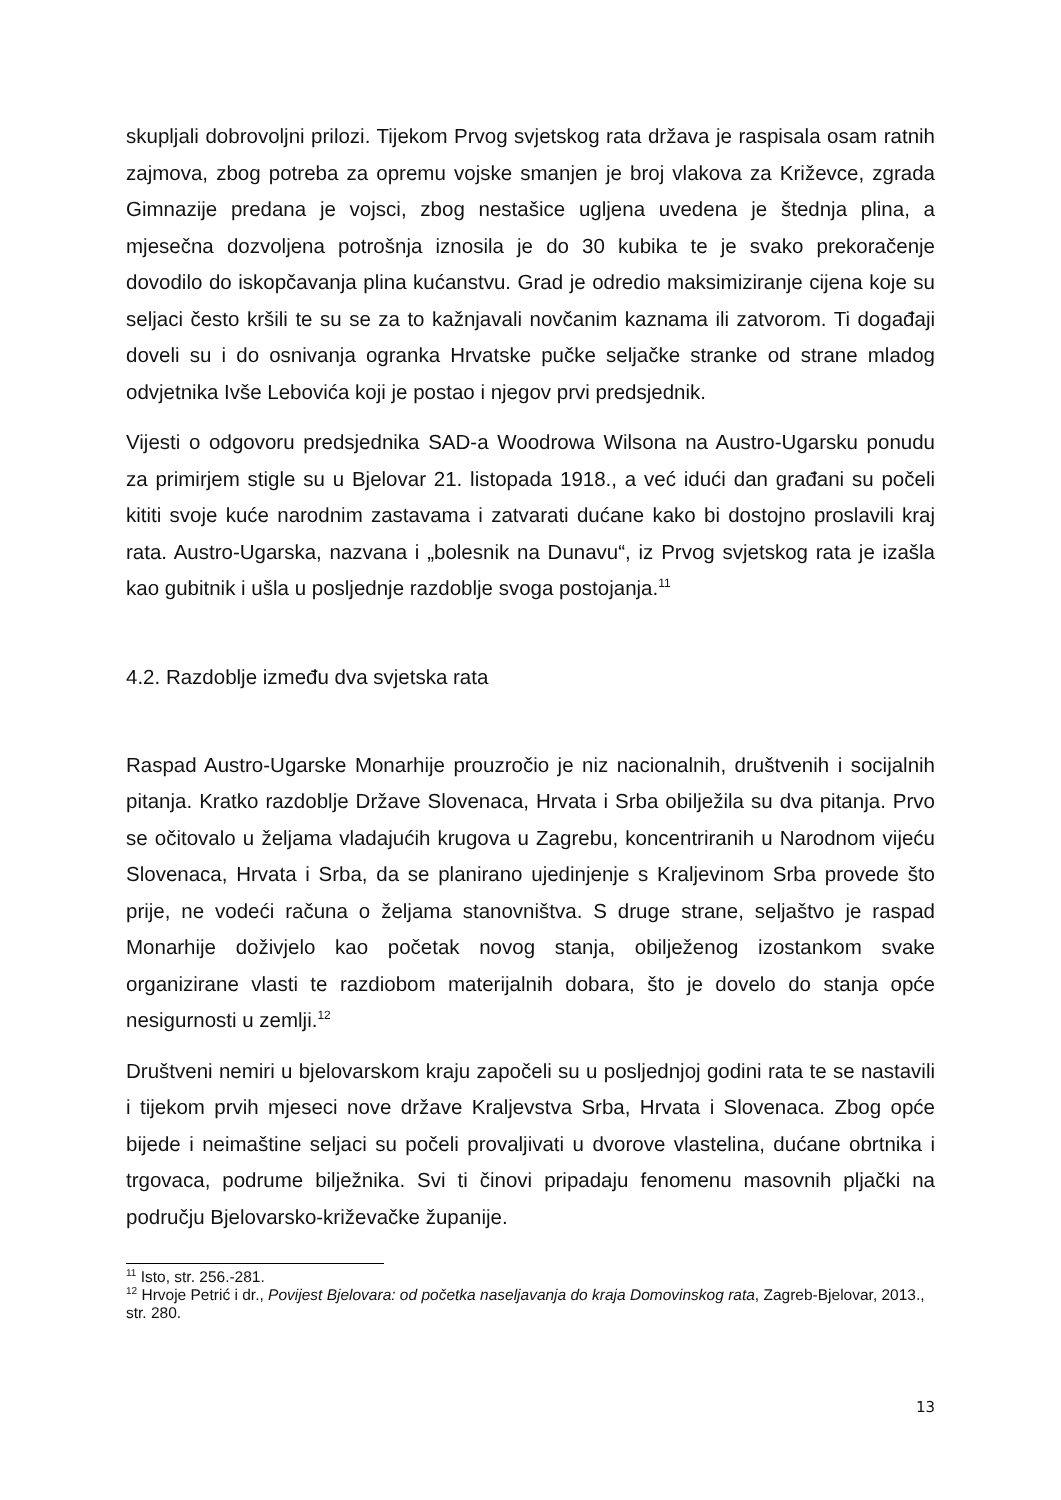skupljali dobrovoljni prilozi. Tijekom Prvog svjetskog rata država je raspisala osam ratnih zajmova, zbog potreba za opremu vojske smanjen je broj vlakova za Križevce, zgrada Gimnazije predana je vojsci, zbog nestašice ugljena uvedena je štednja plina, a mjesečna dozvoljena potrošnja iznosila je do 30 kubika te je svako prekoračenje dovodilo do iskopčavanja plina kućanstvu. Grad je odredio maksimiziranje cijena koje su seljaci često kršili te su se za to kažnjavali novčanim kaznama ili zatvorom. Ti događaji doveli su i do osnivanja ogranka Hrvatske pučke seljačke stranke od strane mladog odvjetnika Ivše Lebovića koji je postao i njegov prvi predsjednik.
Vijesti o odgovoru predsjednika SAD-a Woodrowa Wilsona na Austro-Ugarsku ponudu za primirjem stigle su u Bjelovar 21. listopada 1918., a već idući dan građani su počeli kititi svoje kuće narodnim zastavama i zatvarati dućane kako bi dostojno proslavili kraj rata. Austro-Ugarska, nazvana i „bolesnik na Dunavu“, iz Prvog svjetskog rata je izašla kao gubitnik i ušla u posljednje razdoblje svoga postojanja.<sup>11</sup>
4.2. Razdoblje između dva svjetska rata
Raspad Austro-Ugarske Monarhije prouzročio je niz nacionalnih, društvenih i socijalnih pitanja. Kratko razdoblje Države Slovenaca, Hrvata i Srba obilježila su dva pitanja. Prvo se očitovalo u željama vladajućih krugova u Zagrebu, koncentriranih u Narodnom vijeću Slovenaca, Hrvata i Srba, da se planirano ujedinjenje s Kraljevinom Srba provede što prije, ne vodeći računa o željama stanovništva. S druge strane, seljaštvo je raspad Monarhije doživjelo kao početak novog stanja, obilježenog izostankom svake organizirane vlasti te razdiobom materijalnih dobara, što je dovelo do stanja opće nesigurnosti u zemlji.<sup>12</sup>
Društveni nemiri u bjelovarskom kraju započeli su u posljednjoj godini rata te se nastavili i tijekom prvih mjeseci nove države Kraljevstva Srba, Hrvata i Slovenaca. Zbog opće bijede i neimaštine seljaci su počeli provaljivati u dvorove vlastelina, dućane obrtnika i trgovaca, podrume bilježnika. Svi ti činovi pripadaju fenomenu masovnih pljački na području Bjelovarsko-križevačke županije.
<sup>11</sup> Isto, str. 256.-281.
<sup>12</sup> Hrvoje Petrić i dr., Povijest Bjelovara: od početka naseljavanja do kraja Domovinskog rata, Zagreb-Bjelovar, 2013., str. 280.
13